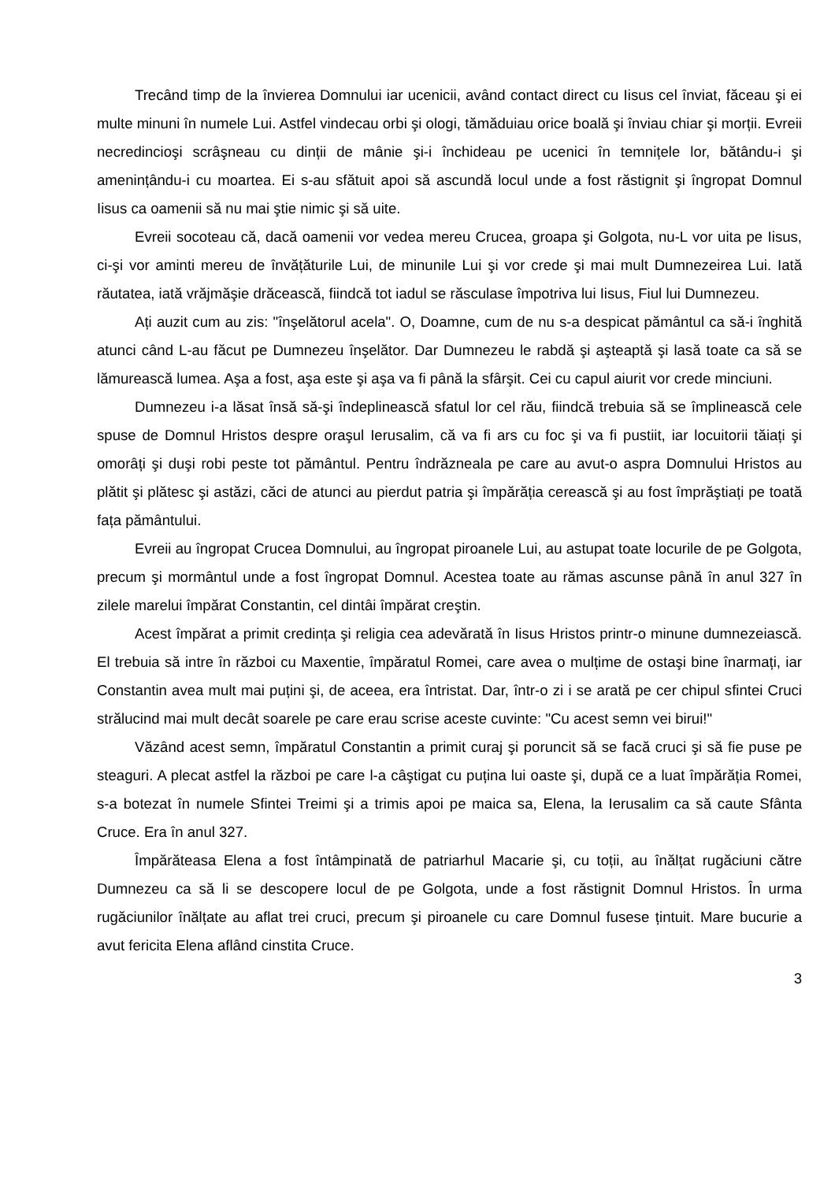Trecând timp de la învierea Domnului iar ucenicii, având contact direct cu Iisus cel înviat, făceau şi ei multe minuni în numele Lui. Astfel vindecau orbi şi ologi, tămăduiau orice boală şi înviau chiar şi morții. Evreii necredincioşi scrâşneau cu dinții de mânie şi-i închideau pe ucenici în temnițele lor, bătându-i şi amenințându-i cu moartea. Ei s-au sfătuit apoi să ascundă locul unde a fost răstignit şi îngropat Domnul Iisus ca oamenii să nu mai ştie nimic şi să uite.
Evreii socoteau că, dacă oamenii vor vedea mereu Crucea, groapa şi Golgota, nu-L vor uita pe Iisus, ci-şi vor aminti mereu de învățăturile Lui, de minunile Lui şi vor crede şi mai mult Dumnezeirea Lui. Iată răutatea, iată vrăjmăşie drăcească, fiindcă tot iadul se răsculase împotriva lui Iisus, Fiul lui Dumnezeu.
Ați auzit cum au zis: "înşelătorul acela". O, Doamne, cum de nu s-a despicat pământul ca să-i înghită atunci când L-au făcut pe Dumnezeu înşelător. Dar Dumnezeu le rabdă şi aşteaptă şi lasă toate ca să se lămurească lumea. Aşa a fost, aşa este şi aşa va fi până la sfârşit. Cei cu capul aiurit vor crede minciuni.
Dumnezeu i-a lăsat însă să-şi îndeplinească sfatul lor cel rău, fiindcă trebuia să se împlinească cele spuse de Domnul Hristos despre oraşul Ierusalim, că va fi ars cu foc şi va fi pustiit, iar locuitorii tăiați şi omorâți şi duşi robi peste tot pământul. Pentru îndrăzneala pe care au avut-o aspra Domnului Hristos au plătit şi plătesc şi astăzi, căci de atunci au pierdut patria şi împărăția cerească şi au fost împrăştiați pe toată fața pământului.
Evreii au îngropat Crucea Domnului, au îngropat piroanele Lui, au astupat toate locurile de pe Golgota, precum şi mormântul unde a fost îngropat Domnul. Acestea toate au rămas ascunse până în anul 327 în zilele marelui împărat Constantin, cel dintâi împărat creştin.
Acest împărat a primit credința şi religia cea adevărată în Iisus Hristos printr-o minune dumnezeiască. El trebuia să intre în război cu Maxentie, împăratul Romei, care avea o mulțime de ostaşi bine înarmați, iar Constantin avea mult mai puțini şi, de aceea, era întristat. Dar, într-o zi i se arată pe cer chipul sfintei Cruci strălucind mai mult decât soarele pe care erau scrise aceste cuvinte: "Cu acest semn vei birui!"
Văzând acest semn, împăratul Constantin a primit curaj şi poruncit să se facă cruci şi să fie puse pe steaguri. A plecat astfel la război pe care l-a câştigat cu puțina lui oaste şi, după ce a luat împărăția Romei, s-a botezat în numele Sfintei Treimi şi a trimis apoi pe maica sa, Elena, la Ierusalim ca să caute Sfânta Cruce. Era în anul 327.
Împărăteasa Elena a fost întâmpinată de patriarhul Macarie şi, cu toții, au înălțat rugăciuni către Dumnezeu ca să li se descopere locul de pe Golgota, unde a fost răstignit Domnul Hristos. În urma rugăciunilor înălțate au aflat trei cruci, precum şi piroanele cu care Domnul fusese țintuit. Mare bucurie a avut fericita Elena aflând cinstita Cruce.
3